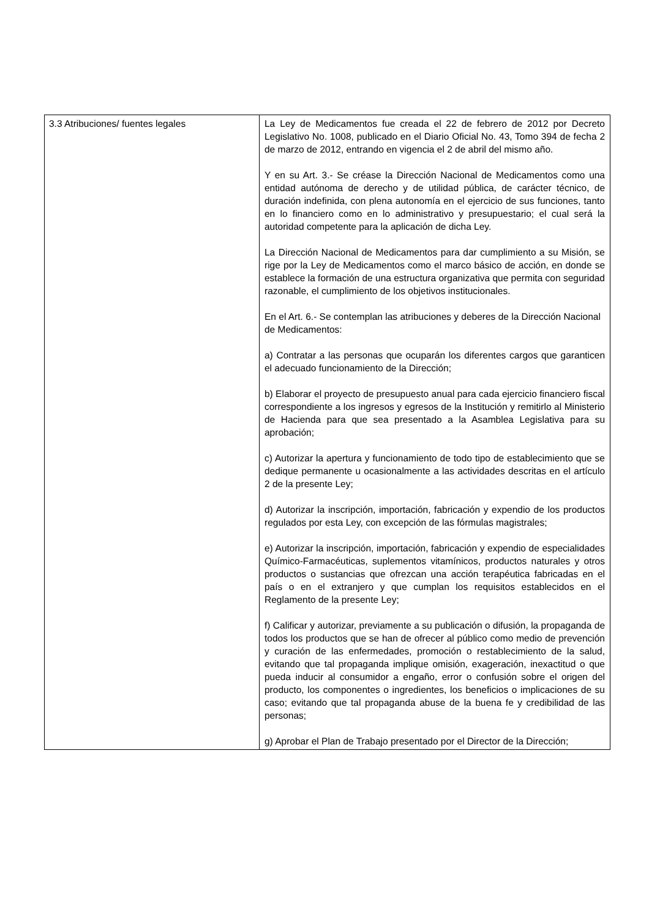| 3.3 Atribuciones/ fuentes legales | La Ley de Medicamentos fue creada el 22 de febrero de 2012 por Decreto Legislativo No. 1008, publicado en el Diario Oficial No. 43, Tomo 394 de fecha 2 de marzo de 2012, entrando en vigencia el 2 de abril del mismo año. Y en su Art. 3.- Se créase la Dirección Nacional de Medicamentos como una entidad autónoma de derecho y de utilidad pública, de carácter técnico, de duración indefinida, con plena autonomía en el ejercicio de sus funciones, tanto en lo financiero como en lo administrativo y presupuestario; el cual será la autoridad competente para la aplicación de dicha Ley. La Dirección Nacional de Medicamentos para dar cumplimiento a su Misión, se rige por la Ley de Medicamentos como el marco básico de acción, en donde se establece la formación de una estructura organizativa que permita con seguridad razonable, el cumplimiento de los objetivos institucionales. En el Art. 6.- Se contemplan las atribuciones y deberes de la Dirección Nacional de Medicamentos: a) Contratar a las personas que ocuparán los diferentes cargos que garanticen el adecuado funcionamiento de la Dirección; b) Elaborar el proyecto de presupuesto anual para cada ejercicio financiero fiscal correspondiente a los ingresos y egresos de la Institución y remitirlo al Ministerio de Hacienda para que sea presentado a la Asamblea Legislativa para su aprobación; c) Autorizar la apertura y funcionamiento de todo tipo de establecimiento que se dedique permanente u ocasionalmente a las actividades descritas en el artículo 2 de la presente Ley; d) Autorizar la inscripción, importación, fabricación y expendio de los productos regulados por esta Ley, con excepción de las fórmulas magistrales; e) Autorizar la inscripción, importación, fabricación y expendio de especialidades Químico-Farmacéuticas, suplementos vitamínicos, productos naturales y otros productos o sustancias que ofrezcan una acción terapéutica fabricadas en el país o en el extranjero y que cumplan los requisitos establecidos en el Reglamento de la presente Ley; f) Calificar y autorizar, previamente a su publicación o difusión, la propaganda de todos los productos que se han de ofrecer al público como medio de prevención y curación de las enfermedades, promoción o restablecimiento de la salud, evitando que tal propaganda implique omisión, exageración, inexactitud o que pueda inducir al consumidor a engaño, error o confusión sobre el origen del producto, los componentes o ingredientes, los beneficios o implicaciones de su caso; evitando que tal propaganda abuse de la buena fe y credibilidad de las personas; g) Aprobar el Plan de Trabajo presentado por el Director de la Dirección; |